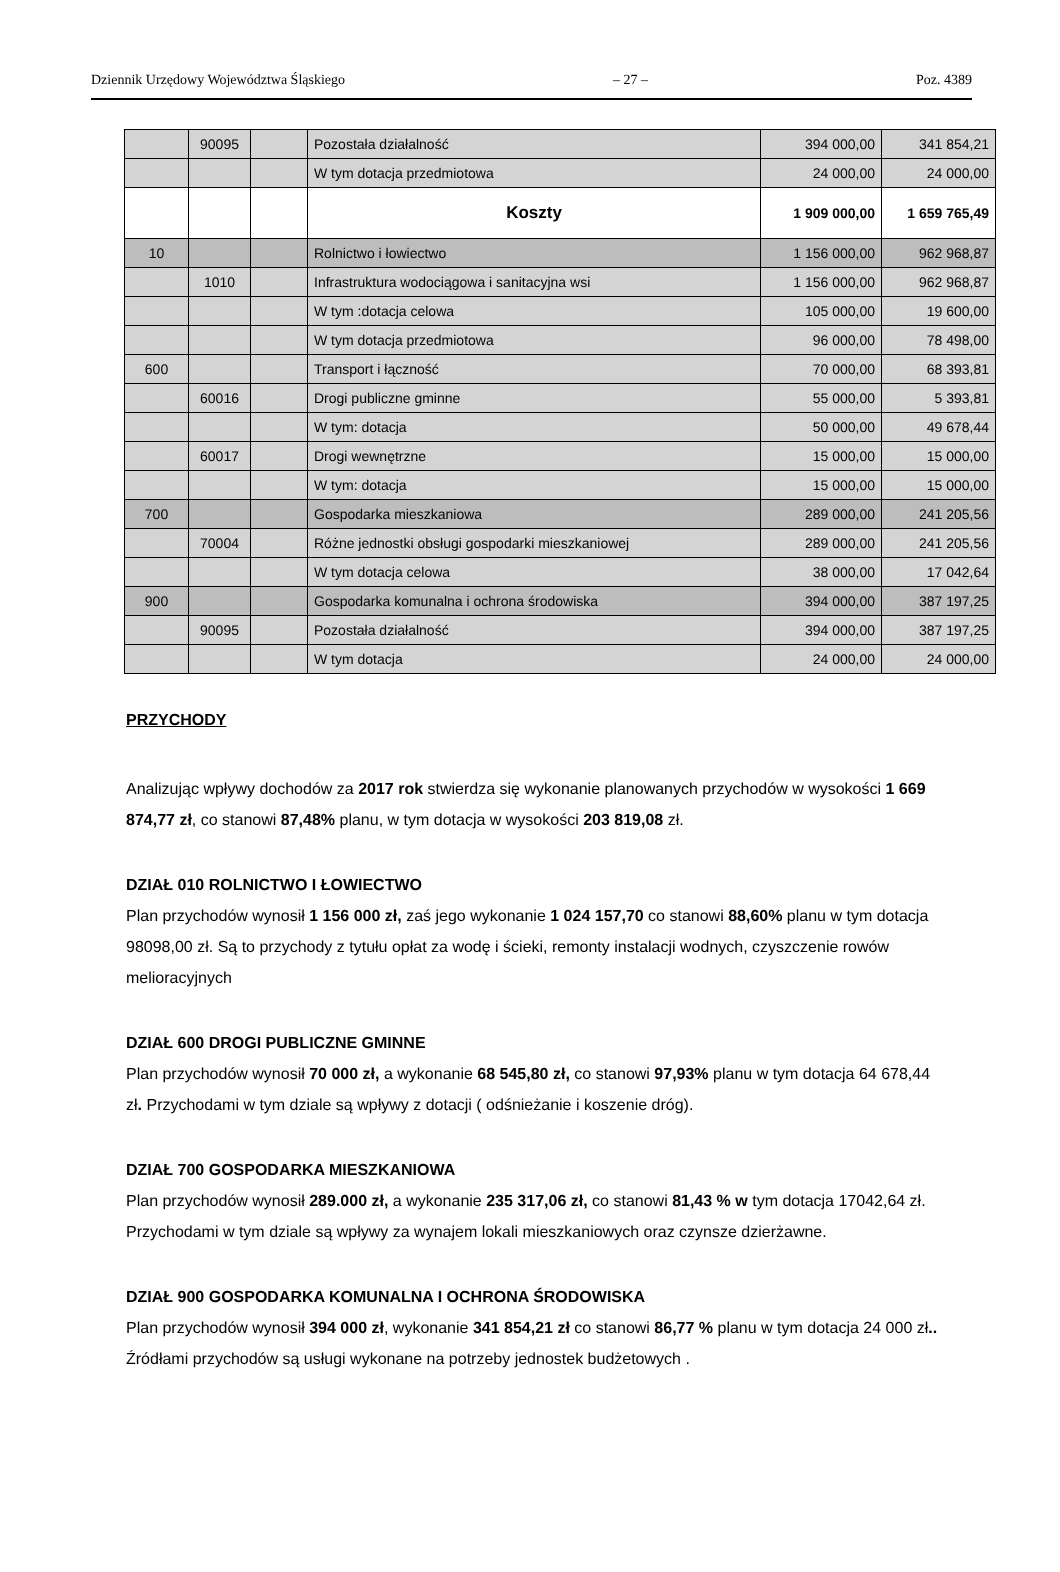Dziennik Urzędowy Województwa Śląskiego – 27 – Poz. 4389
| | 90095 | | Pozostała działalność | 394 000,00 | 341 854,21 |
| | | | W tym dotacja przedmiotowa | 24 000,00 | 24 000,00 |
| | | | Koszty | 1 909 000,00 | 1 659 765,49 |
| 10 | | | Rolnictwo i łowiectwo | 1 156 000,00 | 962 968,87 |
| | 1010 | | Infrastruktura wodociągowa i sanitacyjna wsi | 1 156 000,00 | 962 968,87 |
| | | | W tym :dotacja celowa | 105 000,00 | 19 600,00 |
| | | | W tym dotacja przedmiotowa | 96 000,00 | 78 498,00 |
| 600 | | | Transport i łączność | 70 000,00 | 68 393,81 |
| | 60016 | | Drogi publiczne gminne | 55 000,00 | 5 393,81 |
| | | | W tym: dotacja | 50 000,00 | 49 678,44 |
| | 60017 | | Drogi wewnętrzne | 15 000,00 | 15 000,00 |
| | | | W tym: dotacja | 15 000,00 | 15 000,00 |
| 700 | | | Gospodarka mieszkaniowa | 289 000,00 | 241 205,56 |
| | 70004 | | Różne jednostki obsługi gospodarki mieszkaniowej | 289 000,00 | 241 205,56 |
| | | | W tym dotacja celowa | 38 000,00 | 17 042,64 |
| 900 | | | Gospodarka komunalna i ochrona środowiska | 394 000,00 | 387 197,25 |
| | 90095 | | Pozostała działalność | 394 000,00 | 387 197,25 |
| | | | W tym dotacja | 24 000,00 | 24 000,00 |
PRZYCHODY
Analizując wpływy dochodów za 2017 rok stwierdza się wykonanie planowanych przychodów w wysokości 1 669 874,77 zł, co stanowi 87,48% planu, w tym dotacja w wysokości 203 819,08 zł.
DZIAŁ 010 ROLNICTWO I ŁOWIECTWO
Plan przychodów wynosił 1 156 000 zł, zaś jego wykonanie 1 024 157,70 co stanowi 88,60% planu w tym dotacja 98098,00 zł. Są to przychody z tytułu opłat za wodę i ścieki, remonty instalacji wodnych, czyszczenie rowów melioracyjnych
DZIAŁ 600 DROGI PUBLICZNE GMINNE
Plan przychodów wynosił 70 000 zł, a wykonanie 68 545,80 zł, co stanowi 97,93% planu w tym dotacja 64 678,44 zł. Przychodami w tym dziale są wpływy z dotacji ( odśnieżanie i koszenie dróg).
DZIAŁ 700 GOSPODARKA MIESZKANIOWA
Plan przychodów wynosił 289.000 zł, a wykonanie 235 317,06 zł, co stanowi 81,43 % w tym dotacja 17042,64 zł. Przychodami w tym dziale są wpływy za wynajem lokali mieszkaniowych oraz czynsze dzierżawne.
DZIAŁ 900 GOSPODARKA KOMUNALNA I OCHRONA ŚRODOWISKA
Plan przychodów wynosił 394 000 zł, wykonanie 341 854,21 zł co stanowi 86,77 % planu w tym dotacja 24 000 zł.. Źródłami przychodów są usługi wykonane na potrzeby jednostek budżetowych .